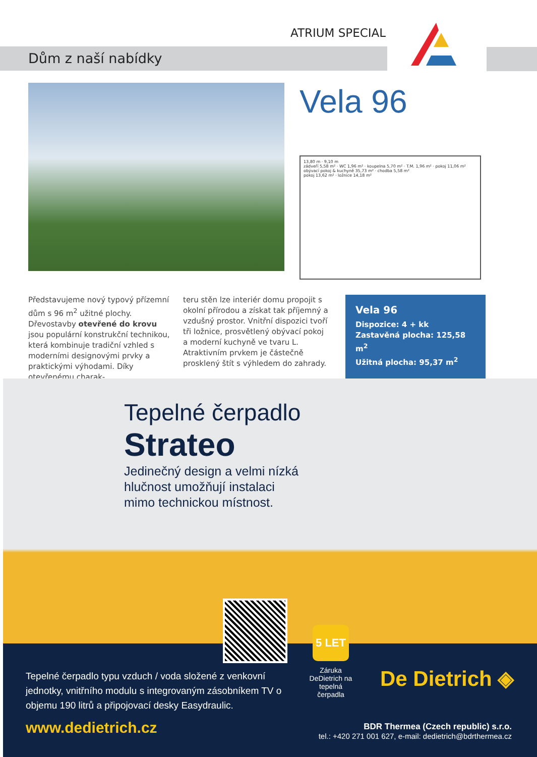ATRIUM SPECIAL
Dům z naší nabídky
Vela 96
13,80 m · 9,10 m
zádveří 5,58 m² · WC 1,96 m² · koupelna 5,70 m² · T.M. 1,96 m² · pokoj 11,06 m²
obývací pokoj & kuchyně 35,73 m² · chodba 5,58 m²
pokoj 13,62 m² · ložnice 14,18 m²
Představujeme nový typový přízemní dům s 96 m<sup>2</sup> užitné plochy. Dřevostavby otevřené do krovu jsou populární konstrukční technikou, která kombinuje tradiční vzhled s moderními designovými prvky a praktickými výhodami. Díky otevřenému charak-
teru stěn lze interiér domu propojit s okolní přírodou a získat tak příjemný a vzdušný prostor. Vnitřní dispozici tvoří tři ložnice, prosvětlený obývací pokoj a moderní kuchyně ve tvaru L. Atraktivním prvkem je částečně prosklený štít s výhledem do zahrady.
Vela 96
Dispozice: 4 + kk
Zastavěná plocha: 125,58 m<sup>2</sup>
Užitná plocha: 95,37 m<sup>2</sup>
Tepelné čerpadlo
Strateo
Jedinečný design a velmi nízká
hlučnost umožňují instalaci
mimo technickou místnost.
5 LET
Záruka DeDietrich na tepelná čerpadla
De Dietrich ◈
Tepelné čerpadlo typu vzduch / voda složené z venkovní jednotky, vnitřního modulu s integrovaným zásobníkem TV o objemu 190 litrů a připojovací desky Easydraulic.
www.dedietrich.cz
BDR Thermea (Czech republic) s.r.o.
tel.: +420 271 001 627, e-mail: dedietrich@bdrthermea.cz